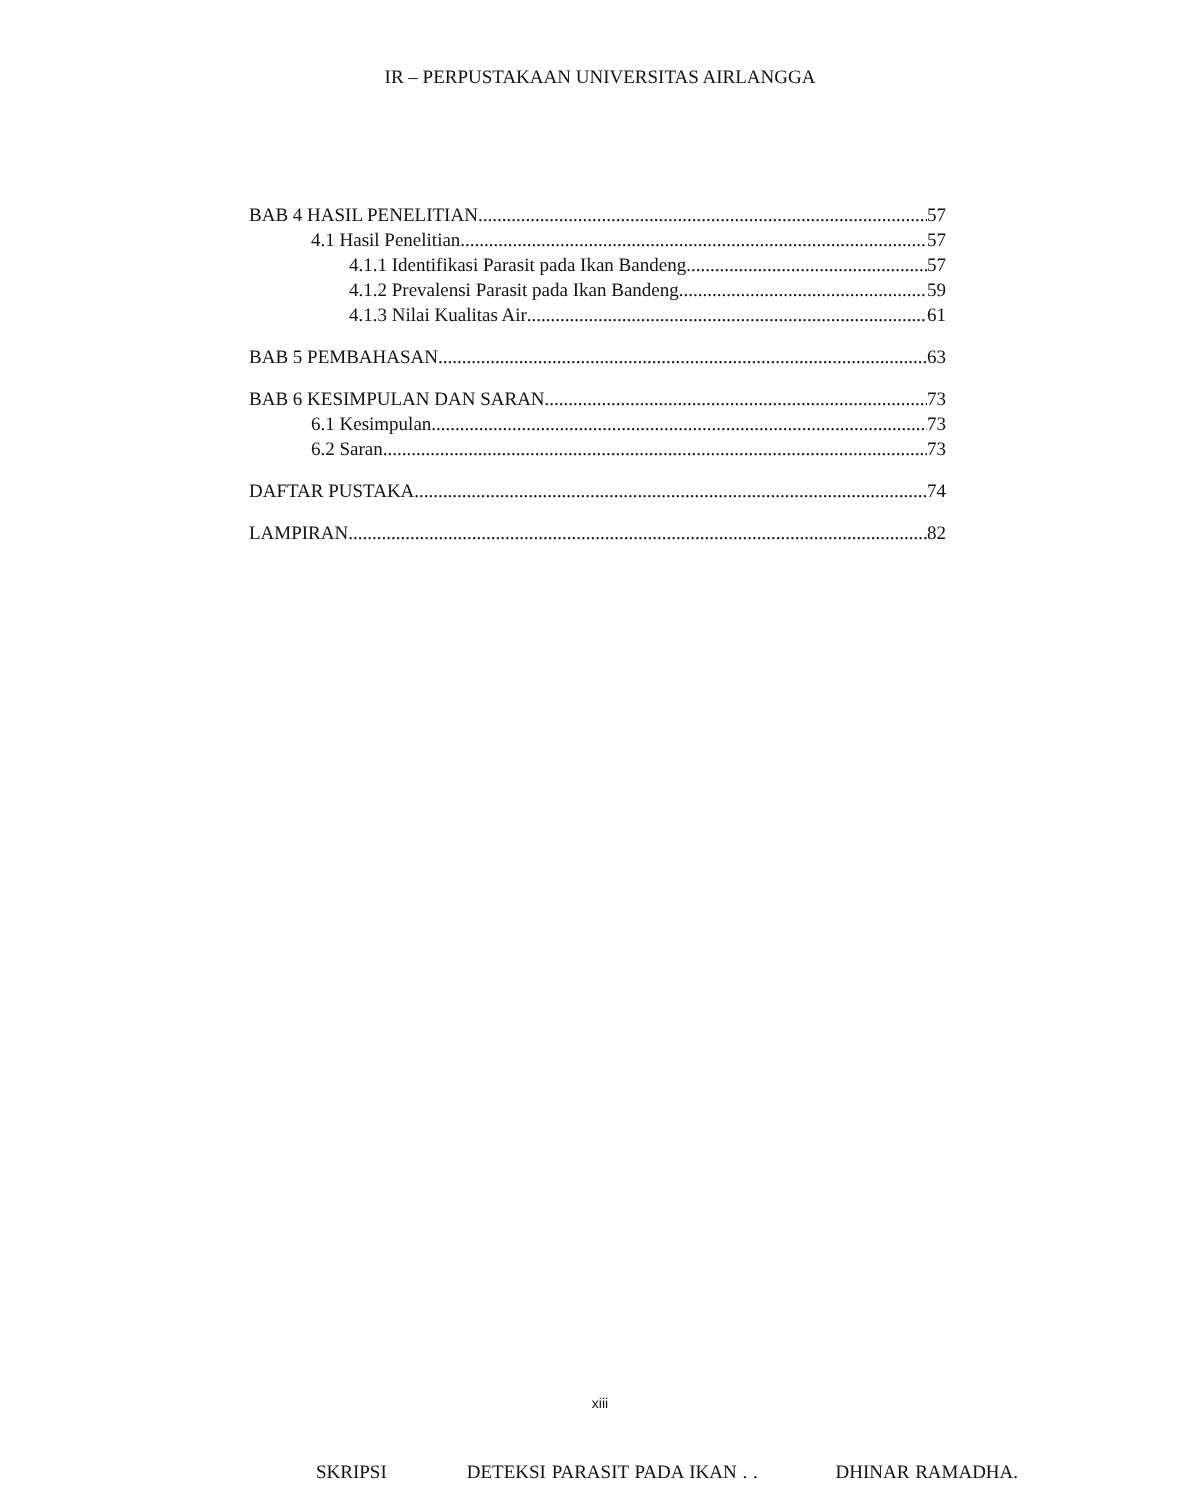IR – PERPUSTAKAAN UNIVERSITAS AIRLANGGA
BAB 4 HASIL PENELITIAN 57
4.1 Hasil Penelitian 57
4.1.1 Identifikasi Parasit pada Ikan Bandeng 57
4.1.2 Prevalensi Parasit pada Ikan Bandeng 59
4.1.3 Nilai Kualitas Air 61
BAB 5 PEMBAHASAN 63
BAB 6 KESIMPULAN DAN SARAN 73
6.1 Kesimpulan 73
6.2 Saran 73
DAFTAR PUSTAKA 74
LAMPIRAN 82
xiii
SKRIPSI DETEKSI PARASIT PADA IKAN . . DHINAR RAMADHA.